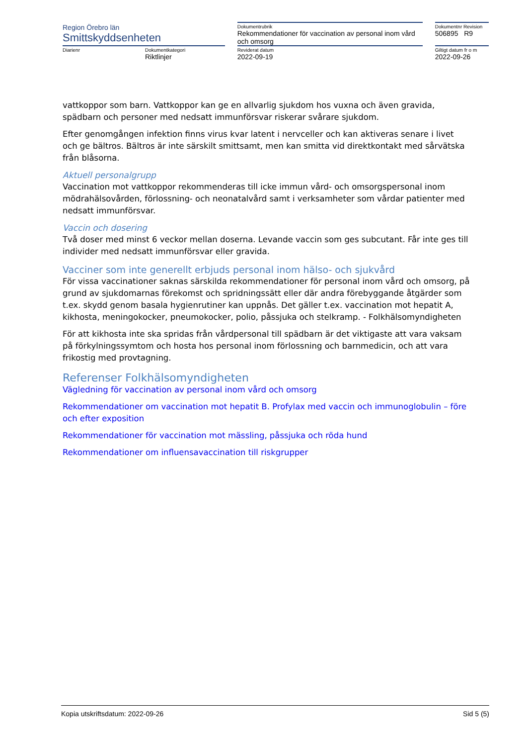| Region Örebro län Smittskyddsenheten | | | Dokumentrubrik Rekommendationer för vaccination av personal inom vård och omsorg | | Dokumentnr Revision 506895 R9 |
| Diarienr | Dokumentkategori Riktlinjer | | Reviderat datum 2022-09-19 | | Giltigt datum fr o m 2022-09-26 |
vattkoppor som barn. Vattkoppor kan ge en allvarlig sjukdom hos vuxna och även gravida, spädbarn och personer med nedsatt immunförsvar riskerar svårare sjukdom.
Efter genomgången infektion finns virus kvar latent i nervceller och kan aktiveras senare i livet och ge bältros. Bältros är inte särskilt smittsamt, men kan smitta vid direktkontakt med sårvätska från blåsorna.
Aktuell personalgrupp
Vaccination mot vattkoppor rekommenderas till icke immun vård- och omsorgspersonal inom mödrahälsovården, förlossning- och neonatalvård samt i verksamheter som vårdar patienter med nedsatt immunförsvar.
Vaccin och dosering
Två doser med minst 6 veckor mellan doserna. Levande vaccin som ges subcutant. Får inte ges till individer med nedsatt immunförsvar eller gravida.
Vacciner som inte generellt erbjuds personal inom hälso- och sjukvård
För vissa vaccinationer saknas särskilda rekommendationer för personal inom vård och omsorg, på grund av sjukdomarnas förekomst och spridningssätt eller där andra förebyggande åtgärder som t.ex. skydd genom basala hygienrutiner kan uppnås. Det gäller t.ex. vaccination mot hepatit A, kikhosta, meningokocker, pneumokocker, polio, påssjuka och stelkramp. - Folkhälsomyndigheten
För att kikhosta inte ska spridas från vårdpersonal till spädbarn är det viktigaste att vara vaksam på förkylningssymtom och hosta hos personal inom förlossning och barnmedicin, och att vara frikostig med provtagning.
Referenser Folkhälsomyndigheten
Vägledning för vaccination av personal inom vård och omsorg
Rekommendationer om vaccination mot hepatit B. Profylax med vaccin och immunoglobulin – före och efter exposition
Rekommendationer för vaccination mot mässling, påssjuka och röda hund
Rekommendationer om influensavaccination till riskgrupper
Kopia utskriftsdatum: 2022-09-26 Sid 5 (5)